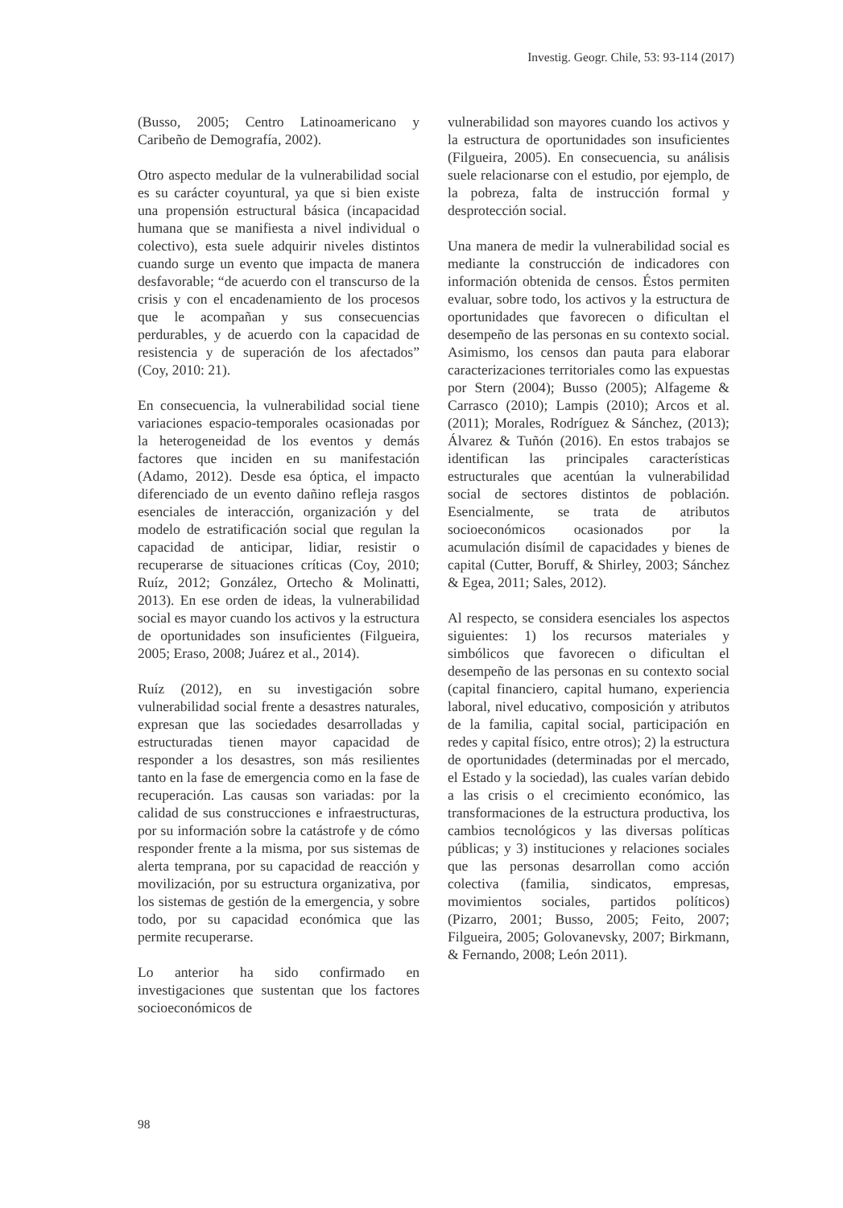Investig. Geogr. Chile, 53: 93-114 (2017)
(Busso, 2005; Centro Latinoamericano y Caribeño de Demografía, 2002).
Otro aspecto medular de la vulnerabilidad social es su carácter coyuntural, ya que si bien existe una propensión estructural básica (incapacidad humana que se manifiesta a nivel individual o colectivo), esta suele adquirir niveles distintos cuando surge un evento que impacta de manera desfavorable; “de acuerdo con el transcurso de la crisis y con el encadenamiento de los procesos que le acompañan y sus consecuencias perdurables, y de acuerdo con la capacidad de resistencia y de superación de los afectados” (Coy, 2010: 21).
En consecuencia, la vulnerabilidad social tiene variaciones espacio-temporales ocasionadas por la heterogeneidad de los eventos y demás factores que inciden en su manifestación (Adamo, 2012). Desde esa óptica, el impacto diferenciado de un evento dañino refleja rasgos esenciales de interacción, organización y del modelo de estratificación social que regulan la capacidad de anticipar, lidiar, resistir o recuperarse de situaciones críticas (Coy, 2010; Ruíz, 2012; González, Ortecho & Molinatti, 2013). En ese orden de ideas, la vulnerabilidad social es mayor cuando los activos y la estructura de oportunidades son insuficientes (Filgueira, 2005; Eraso, 2008; Juárez et al., 2014).
Ruíz (2012), en su investigación sobre vulnerabilidad social frente a desastres naturales, expresan que las sociedades desarrolladas y estructuradas tienen mayor capacidad de responder a los desastres, son más resilientes tanto en la fase de emergencia como en la fase de recuperación. Las causas son variadas: por la calidad de sus construcciones e infraestructuras, por su información sobre la catástrofe y de cómo responder frente a la misma, por sus sistemas de alerta temprana, por su capacidad de reacción y movilización, por su estructura organizativa, por los sistemas de gestión de la emergencia, y sobre todo, por su capacidad económica que las permite recuperarse.
Lo anterior ha sido confirmado en investigaciones que sustentan que los factores socioeconómicos de
vulnerabilidad son mayores cuando los activos y la estructura de oportunidades son insuficientes (Filgueira, 2005). En consecuencia, su análisis suele relacionarse con el estudio, por ejemplo, de la pobreza, falta de instrucción formal y desprotección social.
Una manera de medir la vulnerabilidad social es mediante la construcción de indicadores con información obtenida de censos. Éstos permiten evaluar, sobre todo, los activos y la estructura de oportunidades que favorecen o dificultan el desempeño de las personas en su contexto social. Asimismo, los censos dan pauta para elaborar caracterizaciones territoriales como las expuestas por Stern (2004); Busso (2005); Alfageme & Carrasco (2010); Lampis (2010); Arcos et al. (2011); Morales, Rodríguez & Sánchez, (2013); Álvarez & Tuñón (2016). En estos trabajos se identifican las principales características estructurales que acentúan la vulnerabilidad social de sectores distintos de población. Esencialmente, se trata de atributos socioeconómicos ocasionados por la acumulación disímil de capacidades y bienes de capital (Cutter, Boruff, & Shirley, 2003; Sánchez & Egea, 2011; Sales, 2012).
Al respecto, se considera esenciales los aspectos siguientes: 1) los recursos materiales y simbólicos que favorecen o dificultan el desempeño de las personas en su contexto social (capital financiero, capital humano, experiencia laboral, nivel educativo, composición y atributos de la familia, capital social, participación en redes y capital físico, entre otros); 2) la estructura de oportunidades (determinadas por el mercado, el Estado y la sociedad), las cuales varían debido a las crisis o el crecimiento económico, las transformaciones de la estructura productiva, los cambios tecnológicos y las diversas políticas públicas; y 3) instituciones y relaciones sociales que las personas desarrollan como acción colectiva (familia, sindicatos, empresas, movimientos sociales, partidos políticos) (Pizarro, 2001; Busso, 2005; Feito, 2007; Filgueira, 2005; Golovanevsky, 2007; Birkmann, & Fernando, 2008; León 2011).
98